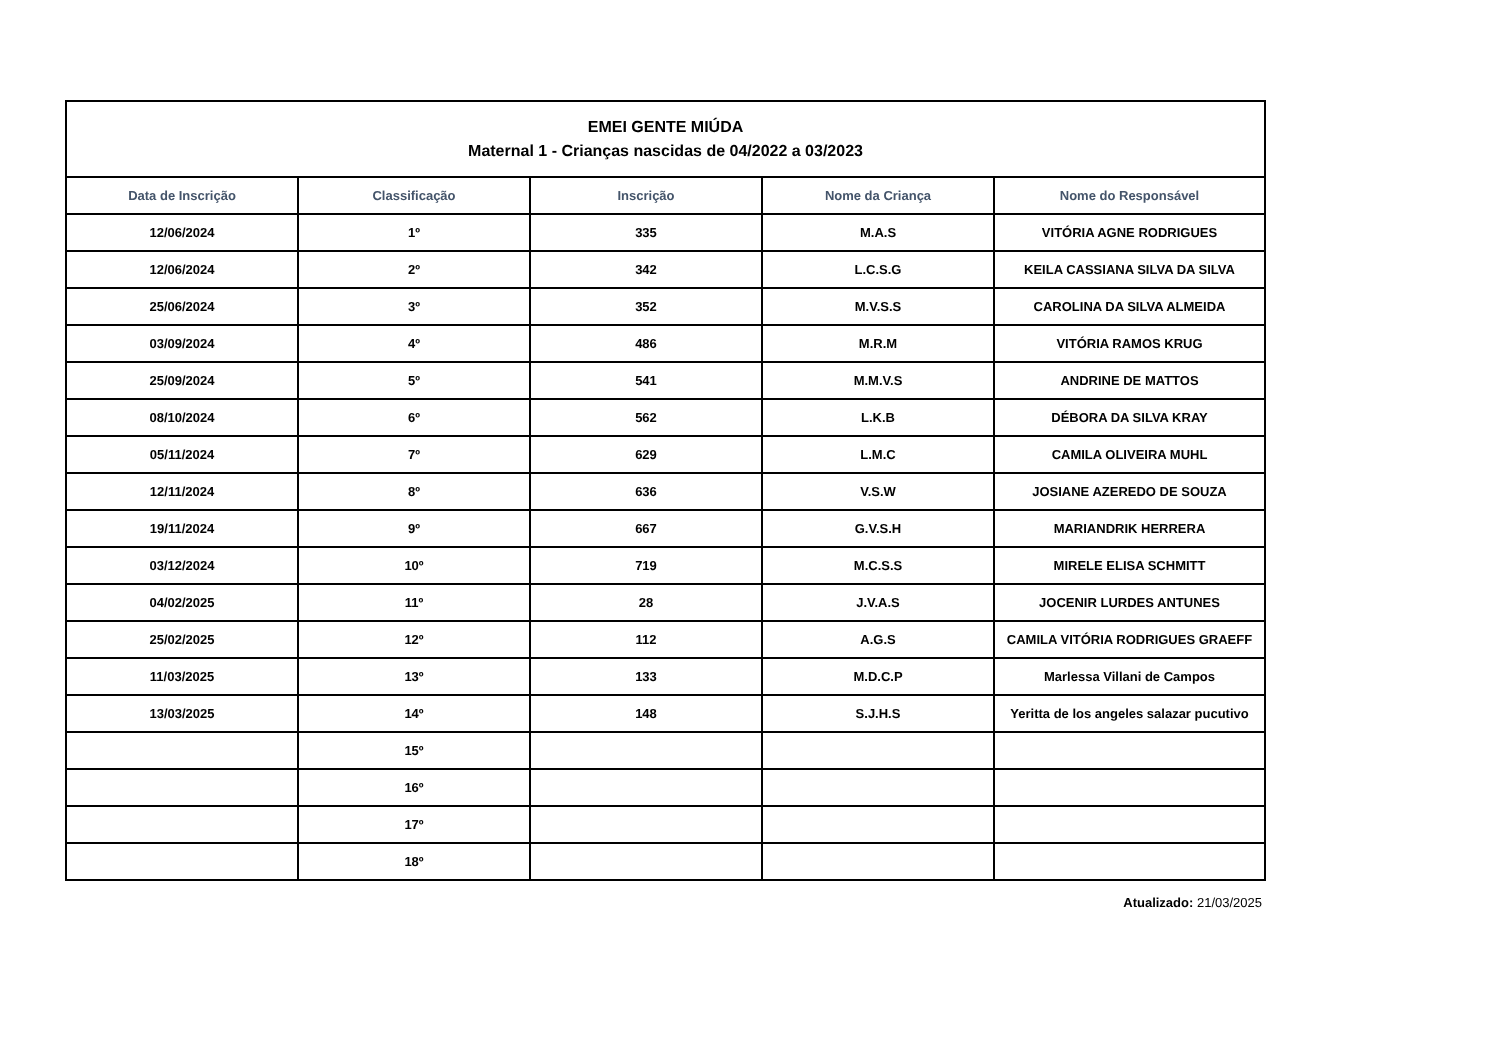| EMEI GENTE MIÚDA Maternal 1 - Crianças nascidas de 04/2022 a 03/2023 | | | | |
| Data de Inscrição | Classificação | Inscrição | Nome da Criança | Nome do Responsável |
| 12/06/2024 | 1º | 335 | M.A.S | VITÓRIA AGNE RODRIGUES |
| 12/06/2024 | 2º | 342 | L.C.S.G | KEILA CASSIANA SILVA DA SILVA |
| 25/06/2024 | 3º | 352 | M.V.S.S | CAROLINA DA SILVA ALMEIDA |
| 03/09/2024 | 4º | 486 | M.R.M | VITÓRIA RAMOS KRUG |
| 25/09/2024 | 5º | 541 | M.M.V.S | ANDRINE DE MATTOS |
| 08/10/2024 | 6º | 562 | L.K.B | DÉBORA DA SILVA KRAY |
| 05/11/2024 | 7º | 629 | L.M.C | CAMILA OLIVEIRA MUHL |
| 12/11/2024 | 8º | 636 | V.S.W | JOSIANE AZEREDO DE SOUZA |
| 19/11/2024 | 9º | 667 | G.V.S.H | MARIANDRIK HERRERA |
| 03/12/2024 | 10º | 719 | M.C.S.S | MIRELE ELISA SCHMITT |
| 04/02/2025 | 11º | 28 | J.V.A.S | JOCENIR LURDES ANTUNES |
| 25/02/2025 | 12º | 112 | A.G.S | CAMILA VITÓRIA RODRIGUES GRAEFF |
| 11/03/2025 | 13º | 133 | M.D.C.P | Marlessa Villani de Campos |
| 13/03/2025 | 14º | 148 | S.J.H.S | Yeritta de los angeles salazar pucutivo |
| | 15º | | | |
| | 16º | | | |
| | 17º | | | |
| | 18º | | | |
Atualizado: 21/03/2025